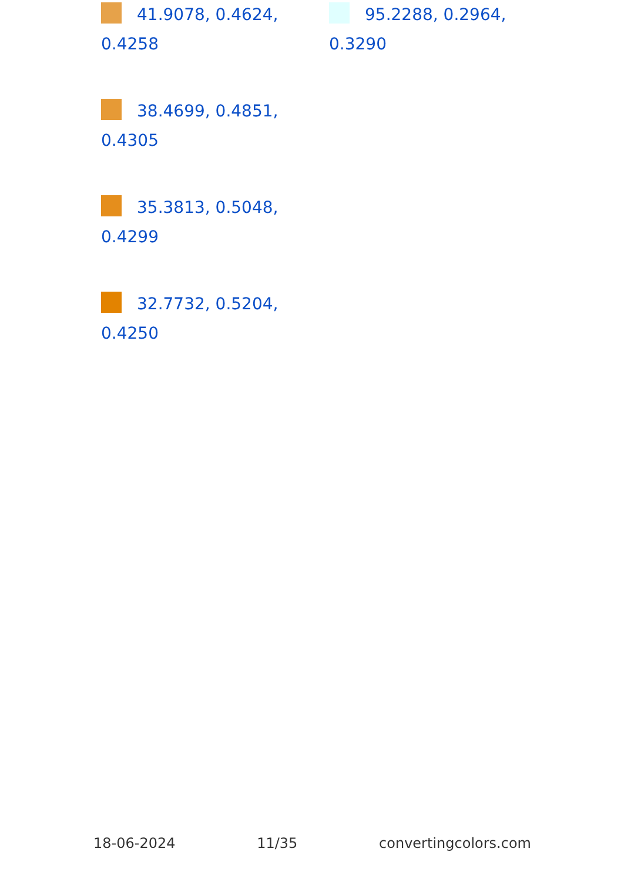41.9078, 0.4624, 0.4258
38.4699, 0.4851, 0.4305
35.3813, 0.5048, 0.4299
32.7732, 0.5204, 0.4250
95.2288, 0.2964, 0.3290
18-06-2024 11/35 convertingcolors.com